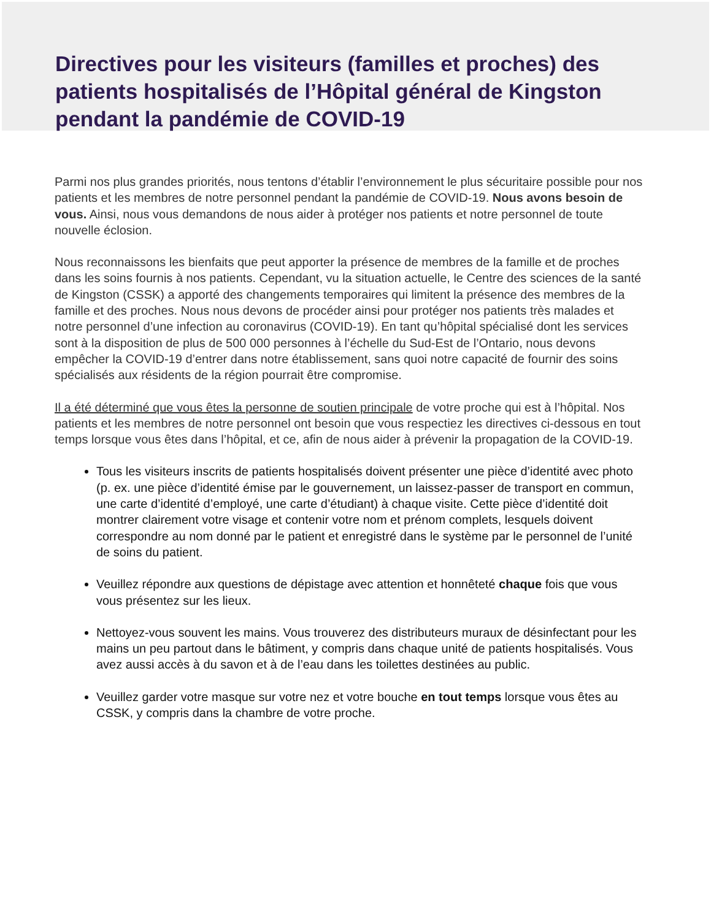Directives pour les visiteurs (familles et proches) des patients hospitalisés de l’Hôpital général de Kingston pendant la pandémie de COVID-19
Parmi nos plus grandes priorités, nous tentons d’établir l’environnement le plus sécuritaire possible pour nos patients et les membres de notre personnel pendant la pandémie de COVID-19. Nous avons besoin de vous. Ainsi, nous vous demandons de nous aider à protéger nos patients et notre personnel de toute nouvelle éclosion.
Nous reconnaissons les bienfaits que peut apporter la présence de membres de la famille et de proches dans les soins fournis à nos patients. Cependant, vu la situation actuelle, le Centre des sciences de la santé de Kingston (CSSK) a apporté des changements temporaires qui limitent la présence des membres de la famille et des proches. Nous nous devons de procéder ainsi pour protéger nos patients très malades et notre personnel d’une infection au coronavirus (COVID-19). En tant qu’hôpital spécialisé dont les services sont à la disposition de plus de 500 000 personnes à l’échelle du Sud-Est de l’Ontario, nous devons empêcher la COVID-19 d’entrer dans notre établissement, sans quoi notre capacité de fournir des soins spécialisés aux résidents de la région pourrait être compromise.
Il a été déterminé que vous êtes la personne de soutien principale de votre proche qui est à l’hôpital. Nos patients et les membres de notre personnel ont besoin que vous respectiez les directives ci-dessous en tout temps lorsque vous êtes dans l’hôpital, et ce, afin de nous aider à prévenir la propagation de la COVID-19.
Tous les visiteurs inscrits de patients hospitalisés doivent présenter une pièce d’identité avec photo (p. ex. une pièce d’identité émise par le gouvernement, un laissez-passer de transport en commun, une carte d’identité d’employé, une carte d’étudiant) à chaque visite. Cette pièce d’identité doit montrer clairement votre visage et contenir votre nom et prénom complets, lesquels doivent correspondre au nom donné par le patient et enregistré dans le système par le personnel de l’unité de soins du patient.
Veuillez répondre aux questions de dépistage avec attention et honnêteté chaque fois que vous vous présentez sur les lieux.
Nettoyez-vous souvent les mains. Vous trouverez des distributeurs muraux de désinfectant pour les mains un peu partout dans le bâtiment, y compris dans chaque unité de patients hospitalisés. Vous avez aussi accès à du savon et à de l’eau dans les toilettes destinées au public.
Veuillez garder votre masque sur votre nez et votre bouche en tout temps lorsque vous êtes au CSSK, y compris dans la chambre de votre proche.